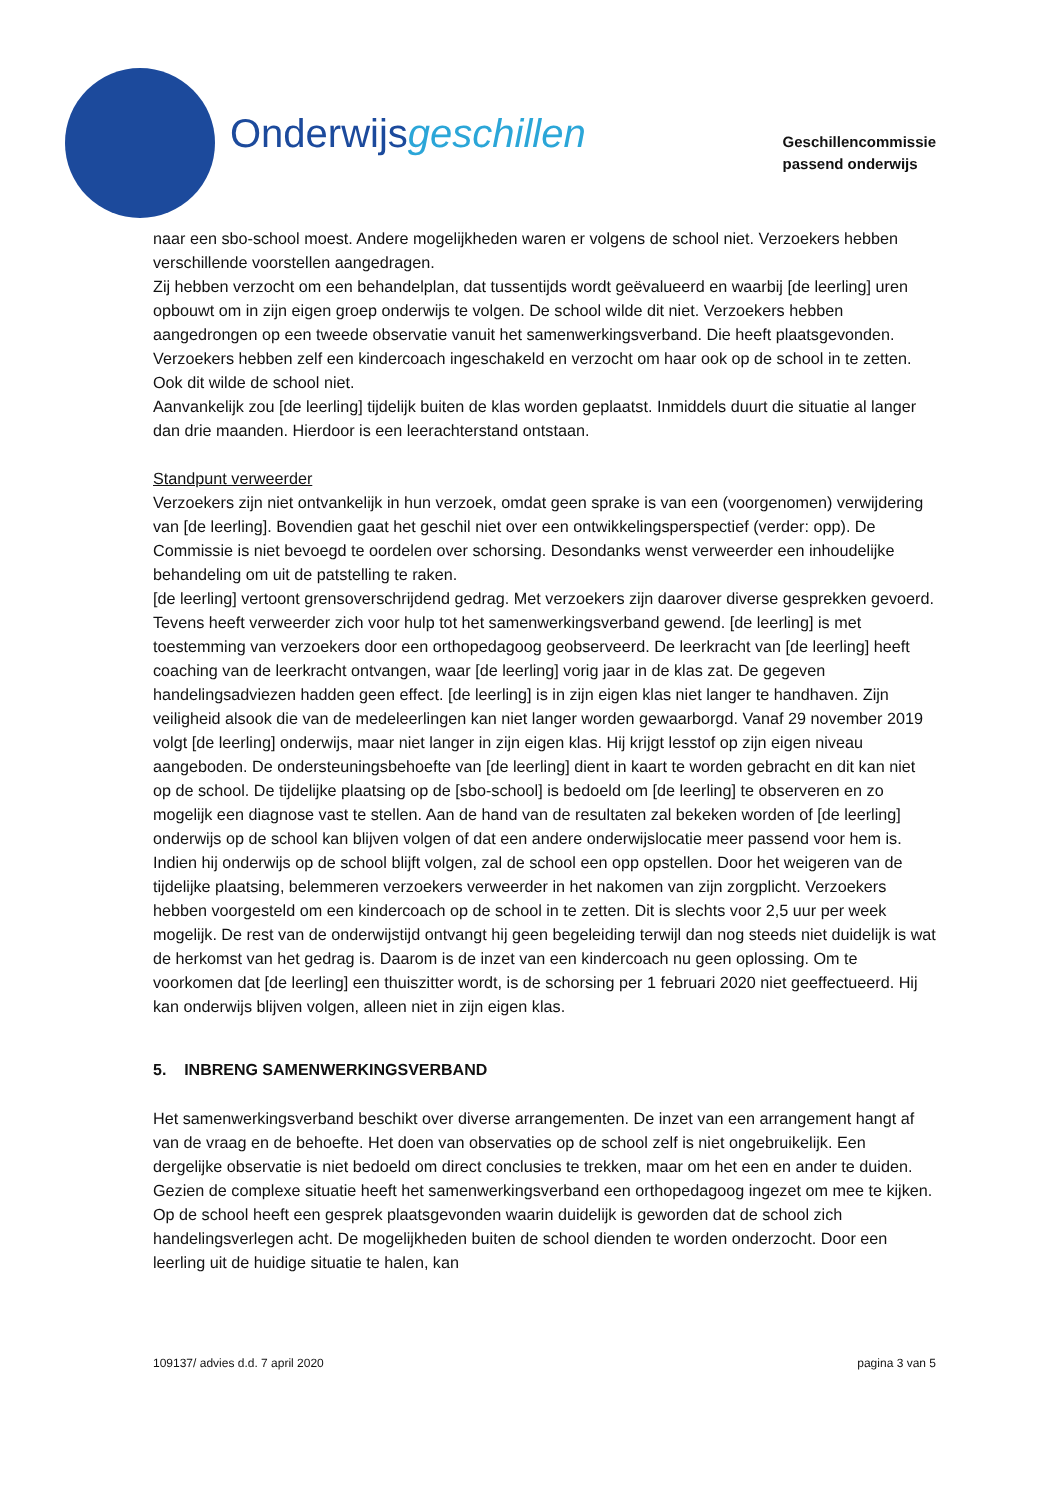Onderwijsgeschillen
Geschillencommissie
passend onderwijs
naar een sbo-school moest. Andere mogelijkheden waren er volgens de school niet. Verzoekers hebben verschillende voorstellen aangedragen.
Zij hebben verzocht om een behandelplan, dat tussentijds wordt geëvalueerd en waarbij [de leerling] uren opbouwt om in zijn eigen groep onderwijs te volgen. De school wilde dit niet. Verzoekers hebben aangedrongen op een tweede observatie vanuit het samenwerkingsverband. Die heeft plaatsgevonden. Verzoekers hebben zelf een kindercoach ingeschakeld en verzocht om haar ook op de school in te zetten. Ook dit wilde de school niet.
Aanvankelijk zou [de leerling] tijdelijk buiten de klas worden geplaatst. Inmiddels duurt die situatie al langer dan drie maanden. Hierdoor is een leerachterstand ontstaan.
Standpunt verweerder
Verzoekers zijn niet ontvankelijk in hun verzoek, omdat geen sprake is van een (voorgenomen) verwijdering van [de leerling]. Bovendien gaat het geschil niet over een ontwikkelingsperspectief (verder: opp). De Commissie is niet bevoegd te oordelen over schorsing. Desondanks wenst verweerder een inhoudelijke behandeling om uit de patstelling te raken.
[de leerling] vertoont grensoverschrijdend gedrag. Met verzoekers zijn daarover diverse gesprekken gevoerd. Tevens heeft verweerder zich voor hulp tot het samenwerkingsverband gewend. [de leerling] is met toestemming van verzoekers door een orthopedagoog geobserveerd. De leerkracht van [de leerling] heeft coaching van de leerkracht ontvangen, waar [de leerling] vorig jaar in de klas zat. De gegeven handelingsadviezen hadden geen effect. [de leerling] is in zijn eigen klas niet langer te handhaven. Zijn veiligheid alsook die van de medeleerlingen kan niet langer worden gewaarborgd. Vanaf 29 november 2019 volgt [de leerling] onderwijs, maar niet langer in zijn eigen klas. Hij krijgt lesstof op zijn eigen niveau aangeboden. De ondersteuningsbehoefte van [de leerling] dient in kaart te worden gebracht en dit kan niet op de school. De tijdelijke plaatsing op de [sbo-school] is bedoeld om [de leerling] te observeren en zo mogelijk een diagnose vast te stellen. Aan de hand van de resultaten zal bekeken worden of [de leerling] onderwijs op de school kan blijven volgen of dat een andere onderwijslocatie meer passend voor hem is. Indien hij onderwijs op de school blijft volgen, zal de school een opp opstellen. Door het weigeren van de tijdelijke plaatsing, belemmeren verzoekers verweerder in het nakomen van zijn zorgplicht. Verzoekers hebben voorgesteld om een kindercoach op de school in te zetten. Dit is slechts voor 2,5 uur per week mogelijk. De rest van de onderwijstijd ontvangt hij geen begeleiding terwijl dan nog steeds niet duidelijk is wat de herkomst van het gedrag is. Daarom is de inzet van een kindercoach nu geen oplossing. Om te voorkomen dat [de leerling] een thuiszitter wordt, is de schorsing per 1 februari 2020 niet geeffectueerd. Hij kan onderwijs blijven volgen, alleen niet in zijn eigen klas.
5. INBRENG SAMENWERKINGSVERBAND
Het samenwerkingsverband beschikt over diverse arrangementen. De inzet van een arrangement hangt af van de vraag en de behoefte. Het doen van observaties op de school zelf is niet ongebruikelijk. Een dergelijke observatie is niet bedoeld om direct conclusies te trekken, maar om het een en ander te duiden. Gezien de complexe situatie heeft het samenwerkingsverband een orthopedagoog ingezet om mee te kijken. Op de school heeft een gesprek plaatsgevonden waarin duidelijk is geworden dat de school zich handelingsverlegen acht. De mogelijkheden buiten de school dienden te worden onderzocht. Door een leerling uit de huidige situatie te halen, kan
109137/ advies d.d. 7 april 2020 pagina 3 van 5